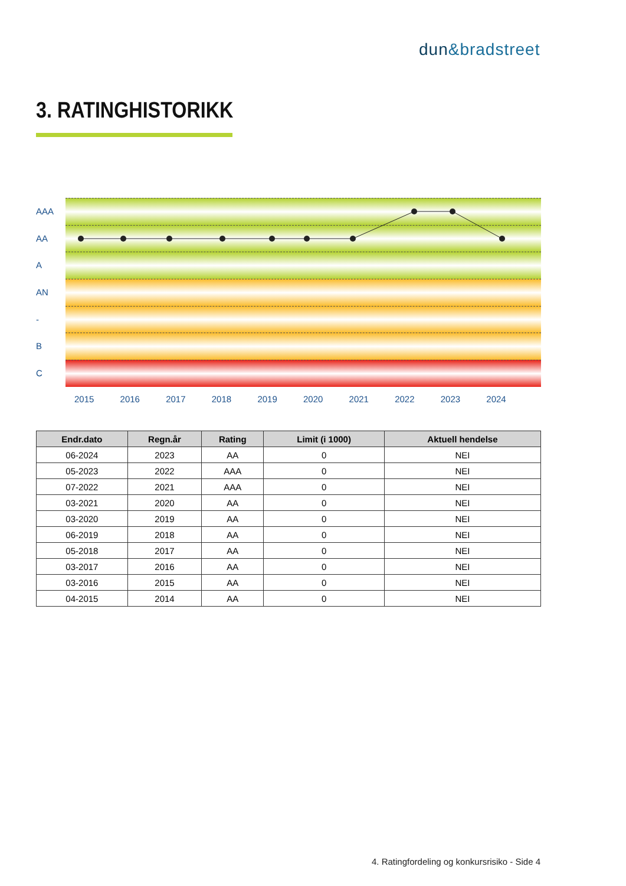dun&bradstreet
3. RATINGHISTORIKK
AAA
AA
A
AN
-
B
C
2015 2016 2017 2018 2019 2020 2021 2022 2023 2024
| Endr.dato | Regn.år | Rating | Limit (i 1000) | Aktuell hendelse |
| --- | --- | --- | --- | --- |
| 06-2024 | 2023 | AA | 0 | NEI |
| 05-2023 | 2022 | AAA | 0 | NEI |
| 07-2022 | 2021 | AAA | 0 | NEI |
| 03-2021 | 2020 | AA | 0 | NEI |
| 03-2020 | 2019 | AA | 0 | NEI |
| 06-2019 | 2018 | AA | 0 | NEI |
| 05-2018 | 2017 | AA | 0 | NEI |
| 03-2017 | 2016 | AA | 0 | NEI |
| 03-2016 | 2015 | AA | 0 | NEI |
| 04-2015 | 2014 | AA | 0 | NEI |
4. Ratingfordeling og konkursrisiko - Side 4